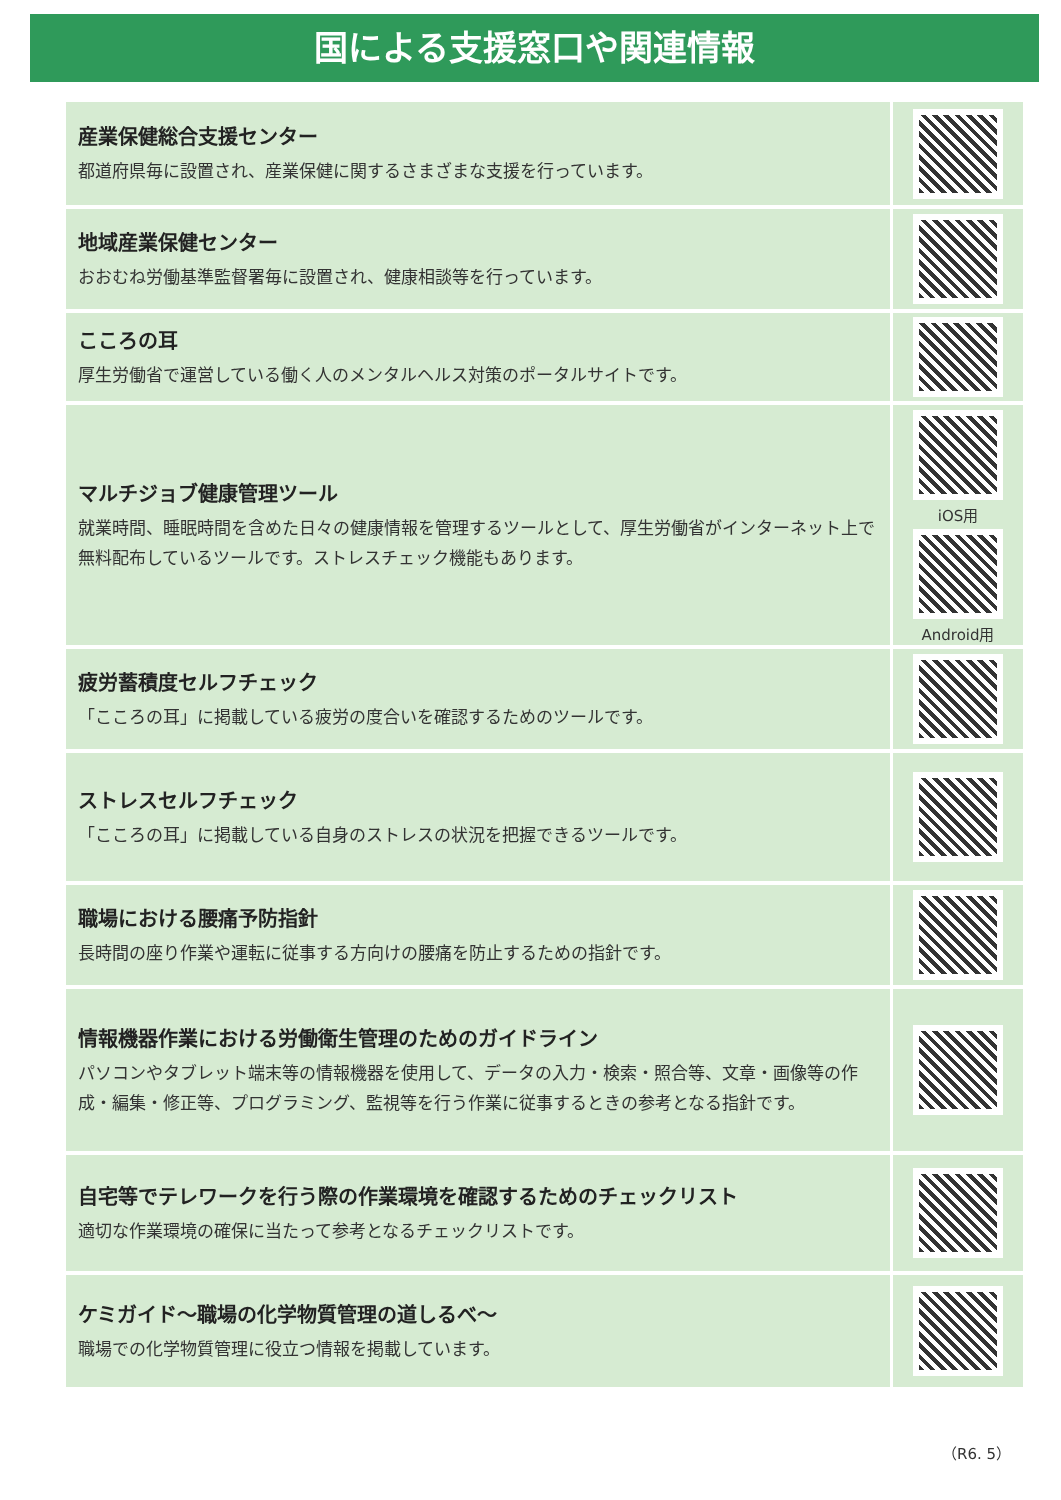国による支援窓口や関連情報
産業保健総合支援センター
都道府県毎に設置され、産業保健に関するさまざまな支援を行っています。
地域産業保健センター
おおむね労働基準監督署毎に設置され、健康相談等を行っています。
こころの耳
厚生労働省で運営している働く人のメンタルヘルス対策のポータルサイトです。
マルチジョブ健康管理ツール
就業時間、睡眠時間を含めた日々の健康情報を管理するツールとして、厚生労働省がインターネット上で無料配布しているツールです。ストレスチェック機能もあります。
iOS用
Android用
疲労蓄積度セルフチェック
「こころの耳」に掲載している疲労の度合いを確認するためのツールです。
ストレスセルフチェック
「こころの耳」に掲載している自身のストレスの状況を把握できるツールです。
職場における腰痛予防指針
長時間の座り作業や運転に従事する方向けの腰痛を防止するための指針です。
情報機器作業における労働衛生管理のためのガイドライン
パソコンやタブレット端末等の情報機器を使用して、データの入力・検索・照合等、文章・画像等の作成・編集・修正等、プログラミング、監視等を行う作業に従事するときの参考となる指針です。
自宅等でテレワークを行う際の作業環境を確認するためのチェックリスト
適切な作業環境の確保に当たって参考となるチェックリストです。
ケミガイド～職場の化学物質管理の道しるべ～
職場での化学物質管理に役立つ情報を掲載しています。
（R6. 5）